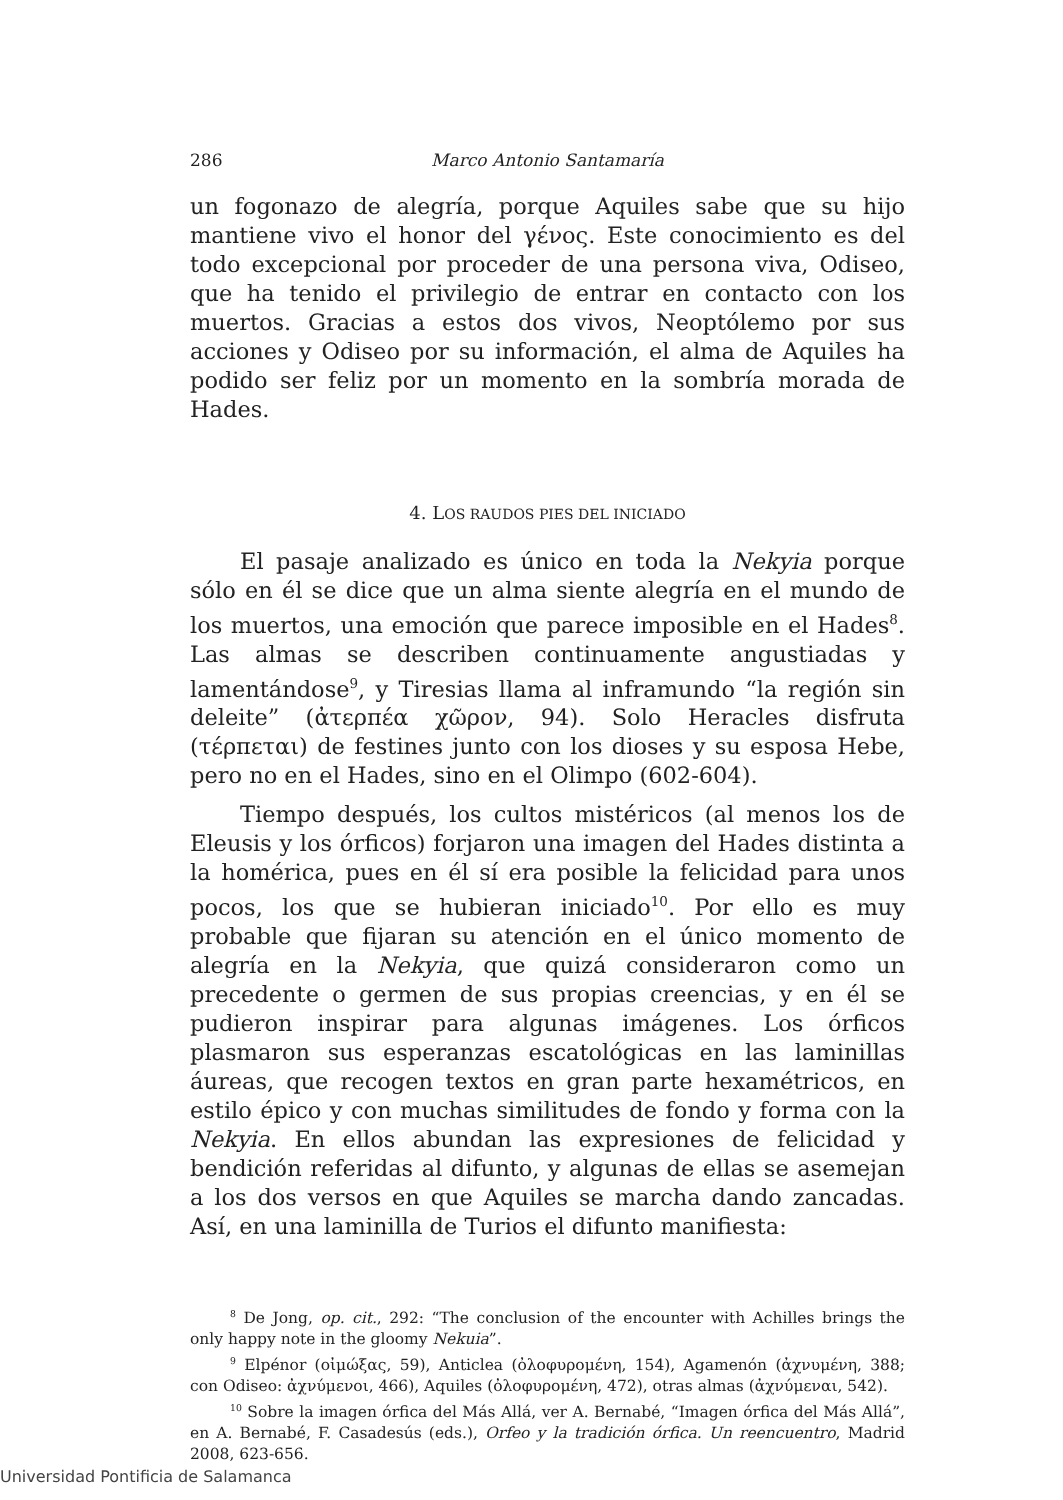286 Marco Antonio Santamaría
un fogonazo de alegría, porque Aquiles sabe que su hijo mantiene vivo el honor del γένος. Este conocimiento es del todo excepcional por proceder de una persona viva, Odiseo, que ha tenido el privilegio de entrar en contacto con los muertos. Gracias a estos dos vivos, Neoptólemo por sus acciones y Odiseo por su información, el alma de Aquiles ha podido ser feliz por un momento en la sombría morada de Hades.
4. LOS RAUDOS PIES DEL INICIADO
El pasaje analizado es único en toda la Nekyia porque sólo en él se dice que un alma siente alegría en el mundo de los muertos, una emoción que parece imposible en el Hades<sup>8</sup>. Las almas se describen continuamente angustiadas y lamentándose<sup>9</sup>, y Tiresias llama al inframundo “la región sin deleite” (ἀτερπέα χῶρον, 94). Solo Heracles disfruta (τέρπεται) de festines junto con los dioses y su esposa Hebe, pero no en el Hades, sino en el Olimpo (602-604).
Tiempo después, los cultos mistéricos (al menos los de Eleusis y los órficos) forjaron una imagen del Hades distinta a la homérica, pues en él sí era posible la felicidad para unos pocos, los que se hubieran iniciado<sup>10</sup>. Por ello es muy probable que fijaran su atención en el único momento de alegría en la Nekyia, que quizá consideraron como un precedente o germen de sus propias creencias, y en él se pudieron inspirar para algunas imágenes. Los órficos plasmaron sus esperanzas escatológicas en las laminillas áureas, que recogen textos en gran parte hexamétricos, en estilo épico y con muchas similitudes de fondo y forma con la Nekyia. En ellos abundan las expresiones de felicidad y bendición referidas al difunto, y algunas de ellas se asemejan a los dos versos en que Aquiles se marcha dando zancadas. Así, en una laminilla de Turios el difunto manifiesta:
<sup>8</sup> De Jong, op. cit., 292: “The conclusion of the encounter with Achilles brings the only happy note in the gloomy Nekuia”.
<sup>9</sup> Elpénor (οἰμώξας, 59), Anticlea (ὀλοφυρομένη, 154), Agamenón (ἀχνυμένη, 388; con Odiseo: ἀχνύμενοι, 466), Aquiles (ὀλοφυρομένη, 472), otras almas (ἀχνύμεναι, 542).
<sup>10</sup> Sobre la imagen órfica del Más Allá, ver A. Bernabé, “Imagen órfica del Más Allá”, en A. Bernabé, F. Casadesús (eds.), Orfeo y la tradición órfica. Un reencuentro, Madrid 2008, 623-656.
Universidad Pontificia de Salamanca